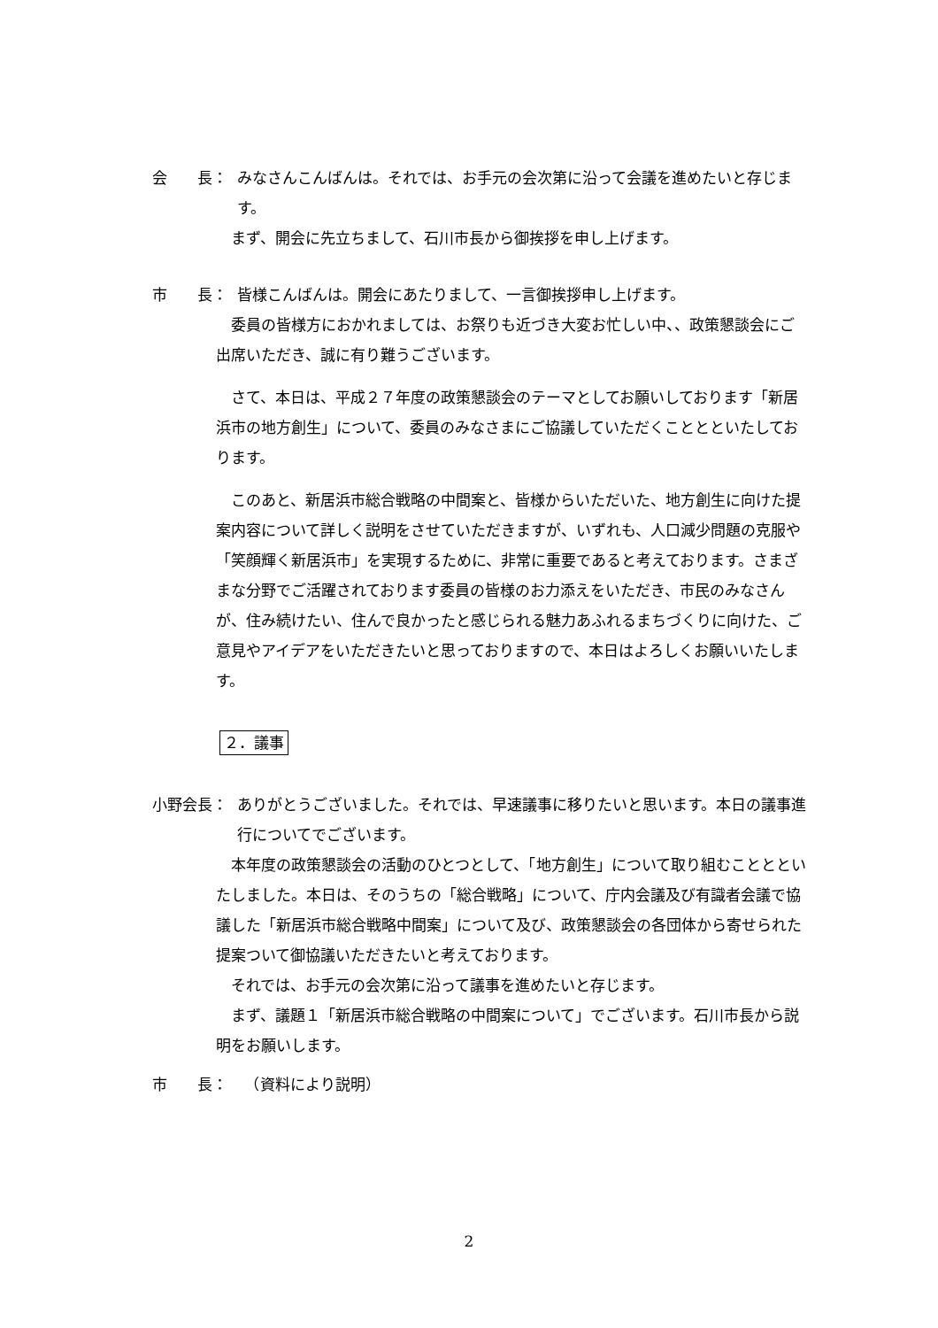会　　長： みなさんこんばんは。それでは、お手元の会次第に沿って会議を進めたいと存じます。
　まず、開会に先立ちまして、石川市長から御挨拶を申し上げます。
市　　長： 皆様こんばんは。開会にあたりまして、一言御挨拶申し上げます。
　委員の皆様方におかれましては、お祭りも近づき大変お忙しい中、、政策懇談会にご出席いただき、誠に有り難うございます。
　さて、本日は、平成２７年度の政策懇談会のテーマとしてお願いしております「新居浜市の地方創生」について、委員のみなさまにご協議していただくこととといたしております。
　このあと、新居浜市総合戦略の中間案と、皆様からいただいた、地方創生に向けた提案内容について詳しく説明をさせていただきますが、いずれも、人口減少問題の克服や「笑顔輝く新居浜市」を実現するために、非常に重要であると考えております。さまざまな分野でご活躍されております委員の皆様のお力添えをいただき、市民のみなさんが、住み続けたい、住んで良かったと感じられる魅力あふれるまちづくりに向けた、ご意見やアイデアをいただきたいと思っておりますので、本日はよろしくお願いいたします。
２．議事
小野会長： ありがとうございました。それでは、早速議事に移りたいと思います。本日の議事進行についてでございます。
　本年度の政策懇談会の活動のひとつとして、「地方創生」について取り組むこととといたしました。本日は、そのうちの「総合戦略」について、庁内会議及び有識者会議で協議した「新居浜市総合戦略中間案」について及び、政策懇談会の各団体から寄せられた提案ついて御協議いただきたいと考えております。
　それでは、お手元の会次第に沿って議事を進めたいと存じます。
　まず、議題１「新居浜市総合戦略の中間案について」でございます。石川市長から説明をお願いします。
市　　長：　（資料により説明）
2